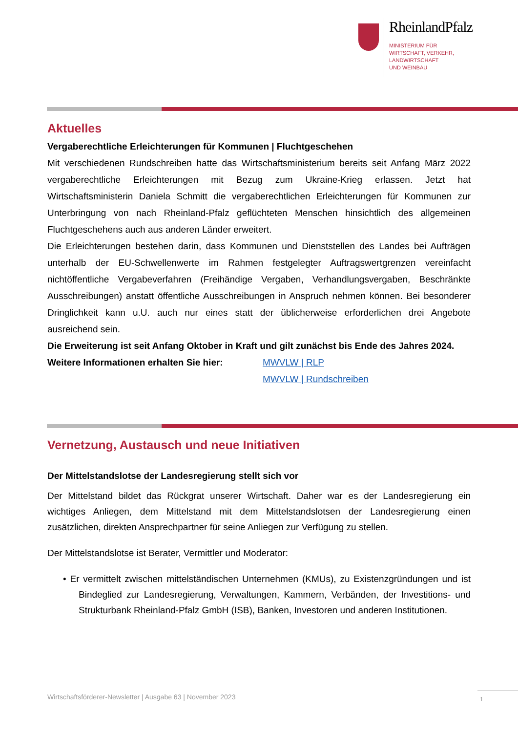RheinlandPfalz
MINISTERIUM FÜR
WIRTSCHAFT, VERKEHR,
LANDWIRTSCHAFT
UND WEINBAU
Aktuelles
Vergaberechtliche Erleichterungen für Kommunen | Fluchtgeschehen
Mit verschiedenen Rundschreiben hatte das Wirtschaftsministerium bereits seit Anfang März 2022 vergaberechtliche Erleichterungen mit Bezug zum Ukraine-Krieg erlassen. Jetzt hat Wirtschaftsministerin Daniela Schmitt die vergaberechtlichen Erleichterungen für Kommunen zur Unterbringung von nach Rheinland-Pfalz geflüchteten Menschen hinsichtlich des allgemeinen Fluchtgeschehens auch aus anderen Länder erweitert.
Die Erleichterungen bestehen darin, dass Kommunen und Dienststellen des Landes bei Aufträgen unterhalb der EU-Schwellenwerte im Rahmen festgelegter Auftragswertgrenzen vereinfacht nichtöffentliche Vergabeverfahren (Freihändige Vergaben, Verhandlungsvergaben, Beschränkte Ausschreibungen) anstatt öffentliche Ausschreibungen in Anspruch nehmen können. Bei besonderer Dringlichkeit kann u.U. auch nur eines statt der üblicherweise erforderlichen drei Angebote ausreichend sein.
Die Erweiterung ist seit Anfang Oktober in Kraft und gilt zunächst bis Ende des Jahres 2024.
Weitere Informationen erhalten Sie hier:
MWVLW | RLP
MWVLW | Rundschreiben
Vernetzung, Austausch und neue Initiativen
Der Mittelstandslotse der Landesregierung stellt sich vor
Der Mittelstand bildet das Rückgrat unserer Wirtschaft. Daher war es der Landesregierung ein wichtiges Anliegen, dem Mittelstand mit dem Mittelstandslotsen der Landesregierung einen zusätzlichen, direkten Ansprechpartner für seine Anliegen zur Verfügung zu stellen.
Der Mittelstandslotse ist Berater, Vermittler und Moderator:
• Er vermittelt zwischen mittelständischen Unternehmen (KMUs), zu Existenzgründungen und ist Bindeglied zur Landesregierung, Verwaltungen, Kammern, Verbänden, der Investitions- und Strukturbank Rheinland-Pfalz GmbH (ISB), Banken, Investoren und anderen Institutionen.
Wirtschaftsförderer-Newsletter | Ausgabe 63 | November 2023
1